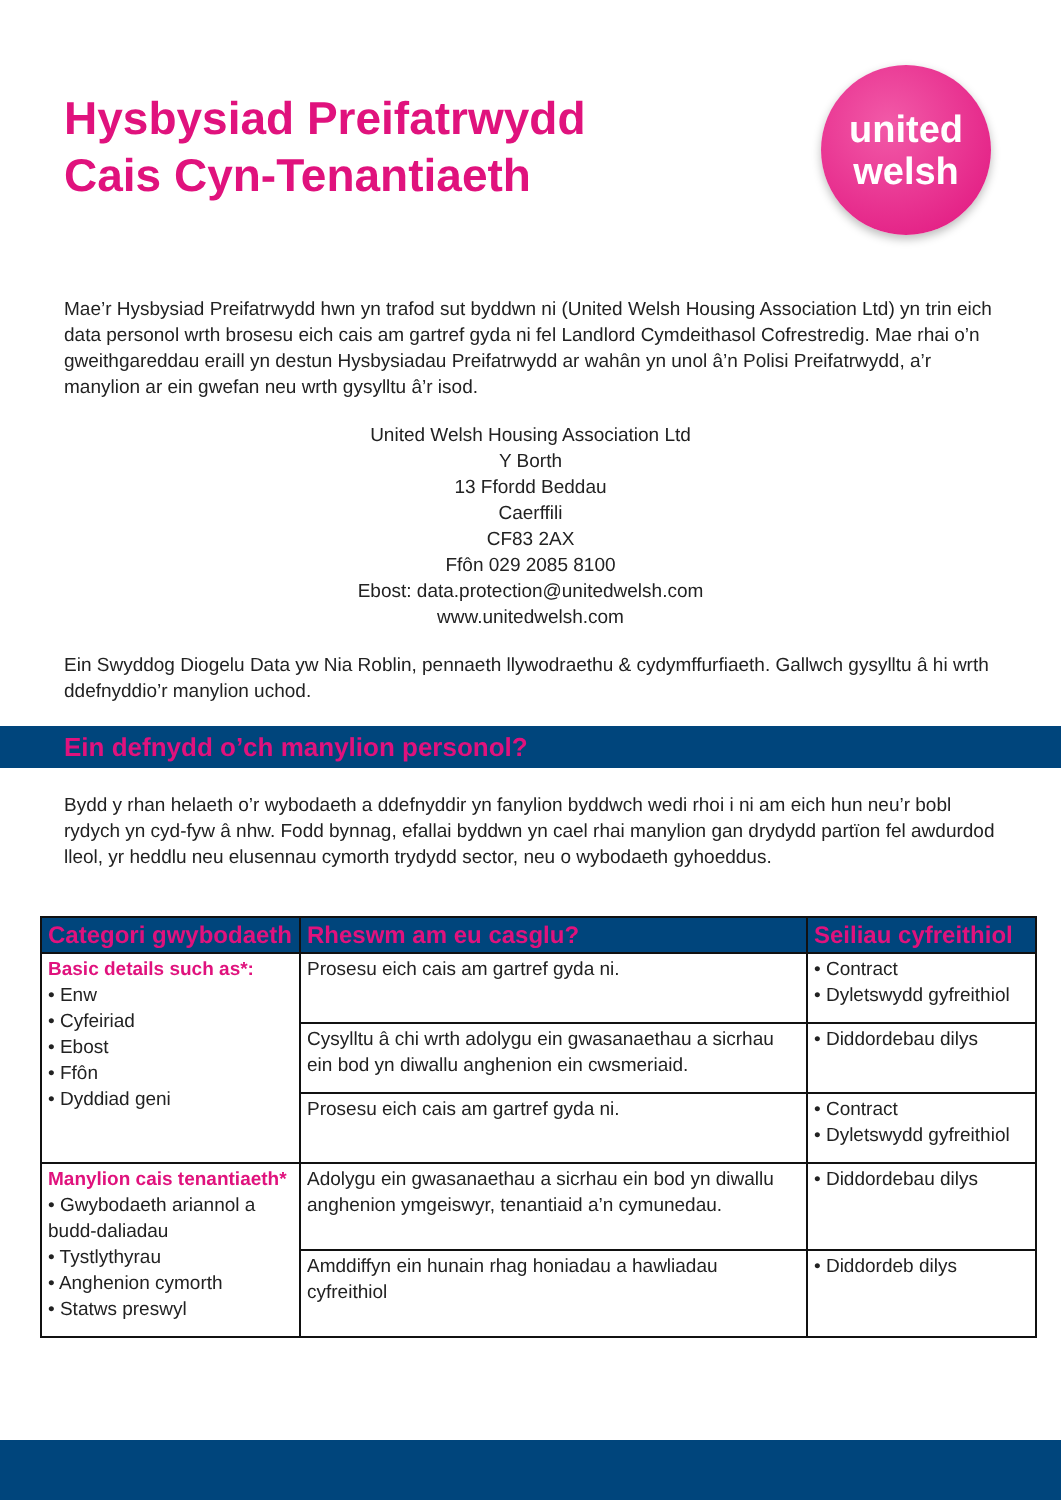Hysbysiad Preifatrwydd
Cais Cyn-Tenantiaeth
united
welsh
Mae’r Hysbysiad Preifatrwydd hwn yn trafod sut byddwn ni (United Welsh Housing Association Ltd) yn trin eich data personol wrth brosesu eich cais am gartref gyda ni fel Landlord Cymdeithasol Cofrestredig. Mae rhai o’n gweithgareddau eraill yn destun Hysbysiadau Preifatrwydd ar wahân yn unol â’n Polisi Preifatrwydd, a’r manylion ar ein gwefan neu wrth gysylltu â’r isod.
United Welsh Housing Association Ltd
Y Borth
13 Ffordd Beddau
Caerffili
CF83 2AX
Ffôn 029 2085 8100
Ebost: data.protection@unitedwelsh.com
www.unitedwelsh.com
Ein Swyddog Diogelu Data yw Nia Roblin, pennaeth llywodraethu & cydymffurfiaeth. Gallwch gysylltu â hi wrth ddefnyddio’r manylion uchod.
Ein defnydd o’ch manylion personol?
Bydd y rhan helaeth o’r wybodaeth a ddefnyddir yn fanylion byddwch wedi rhoi i ni am eich hun neu’r bobl rydych yn cyd-fyw â nhw. Fodd bynnag, efallai byddwn yn cael rhai manylion gan drydydd partïon fel awdurdod lleol, yr heddlu neu elusennau cymorth trydydd sector, neu o wybodaeth gyhoeddus.
| Categori gwybodaeth | Rheswm am eu casglu? | Seiliau cyfreithiol |
| --- | --- | --- |
| Basic details such as*: • Enw • Cyfeiriad • Ebost • Ffôn • Dyddiad geni | Prosesu eich cais am gartref gyda ni. | • Contract • Dyletswydd gyfreithiol |
| | Cysylltu â chi wrth adolygu ein gwasanaethau a sicrhau ein bod yn diwallu anghenion ein cwsmeriaid. | • Diddordebau dilys |
| | Prosesu eich cais am gartref gyda ni. | • Contract • Dyletswydd gyfreithiol |
| Manylion cais tenantiaeth* • Gwybodaeth ariannol a budd-daliadau • Tystlythyrau • Anghenion cymorth • Statws preswyl | Adolygu ein gwasanaethau a sicrhau ein bod yn diwallu anghenion ymgeiswyr, tenantiaid a’n cymunedau. | • Diddordebau dilys |
| | Amddiffyn ein hunain rhag honiadau a hawliadau cyfreithiol | • Diddordeb dilys |